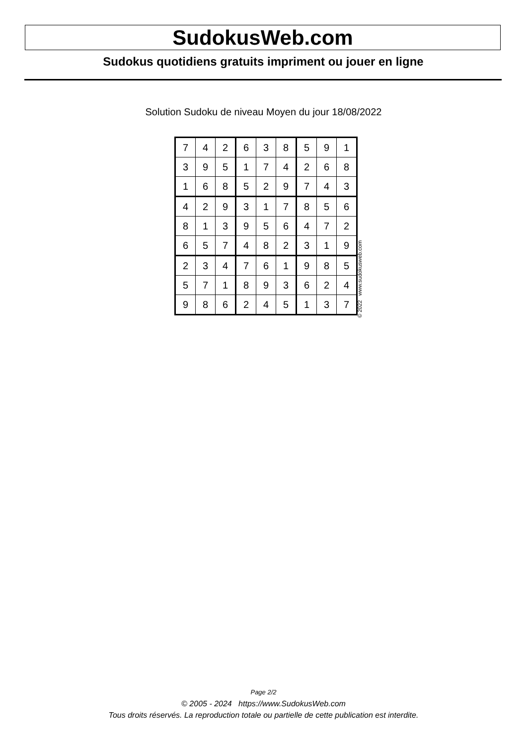SudokusWeb.com
Sudokus quotidiens gratuits impriment ou jouer en ligne
Solution Sudoku de niveau Moyen du jour 18/08/2022
| 7 | 4 | 2 | 6 | 3 | 8 | 5 | 9 | 1 |
| 3 | 9 | 5 | 1 | 7 | 4 | 2 | 6 | 8 |
| 1 | 6 | 8 | 5 | 2 | 9 | 7 | 4 | 3 |
| 4 | 2 | 9 | 3 | 1 | 7 | 8 | 5 | 6 |
| 8 | 1 | 3 | 9 | 5 | 6 | 4 | 7 | 2 |
| 6 | 5 | 7 | 4 | 8 | 2 | 3 | 1 | 9 |
| 2 | 3 | 4 | 7 | 6 | 1 | 9 | 8 | 5 |
| 5 | 7 | 1 | 8 | 9 | 3 | 6 | 2 | 4 |
| 9 | 8 | 6 | 2 | 4 | 5 | 1 | 3 | 7 |
© 2022 www.sudokusweb.com
Page 2/2
© 2005 - 2024 https://www.SudokusWeb.com
Tous droits réservés. La reproduction totale ou partielle de cette publication est interdite.